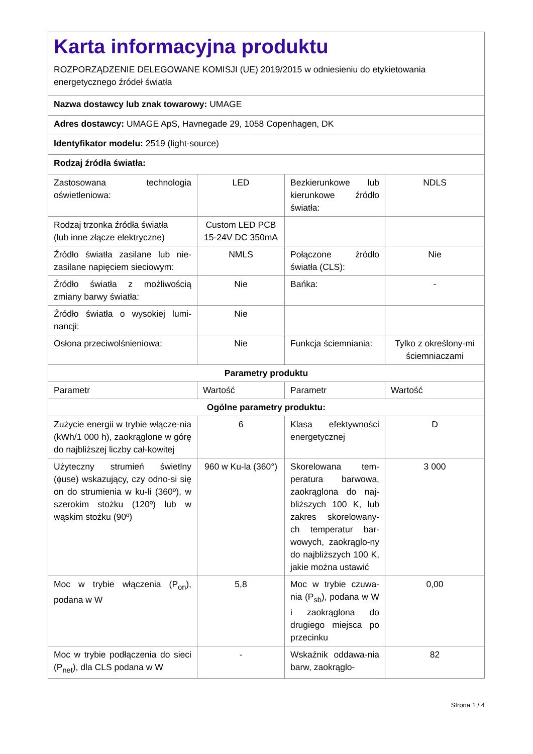| Karta informacyjna produktu ROZPORZĄDZENIE DELEGOWANE KOMISJI (UE) 2019/2015 w odniesieniu do etykietowania energetycznego źródeł światła | | | |
| Nazwa dostawcy lub znak towarowy: UMAGE | | | |
| Adres dostawcy: UMAGE ApS, Havnegade 29, 1058 Copenhagen, DK | | | |
| Identyfikator modelu: 2519 (light-source) | | | |
| Rodzaj źródła światła: | | | |
| Zastosowana technologia oświetleniowa: | LED | Bezkierunkowe lub kierunkowe źródło światła: | NDLS |
| Rodzaj trzonka źródła światła (lub inne złącze elektryczne) | Custom LED PCB 15-24V DC 350mA | | |
| Źródło światła zasilane lub nie-zasilane napięciem sieciowym: | NMLS | Połączone źródło światła (CLS): | Nie |
| Źródło światła z możliwością zmiany barwy światła: | Nie | Bańka: | - |
| Źródło światła o wysokiej lumi-nancji: | Nie | | |
| Osłona przeciwolśnieniowa: | Nie | Funkcja ściemniania: | Tylko z określony-mi ściemniaczami |
| Parametry produktu | | | |
| Parametr | Wartość | Parametr | Wartość |
| Ogólne parametry produktu: | | | |
| Zużycie energii w trybie włącze-nia (kWh/1 000 h), zaokrąglone w górę do najbliższej liczby cał-kowitej | 6 | Klasa efektywności energetycznej | D |
| Użyteczny strumień świetlny (ɸuse) wskazujący, czy odno-si się on do strumienia w ku-li (360º), w szerokim stożku (120º) lub w wąskim stożku (90º) | 960 w Ku-la (360°) | Skorelowana tem-peratura barwowa, zaokrąglona do naj-bliższych 100 K, lub zakres skorelowany-ch temperatur bar-wowych, zaokrąglo-ny do najbliższych 100 K, jakie można ustawić | 3 000 |
| Moc w trybie włączenia (P<sub>on</sub>), podana w W | 5,8 | Moc w trybie czuwa-nia (P<sub>sb</sub>), podana w W i zaokrąglona do drugiego miejsca po przecinku | 0,00 |
| Moc w trybie podłączenia do sieci (P<sub>net</sub>), dla CLS podana w W | - | Wskaźnik oddawa-nia barw, zaokrąglo- | 82 |
Strona 1 / 4